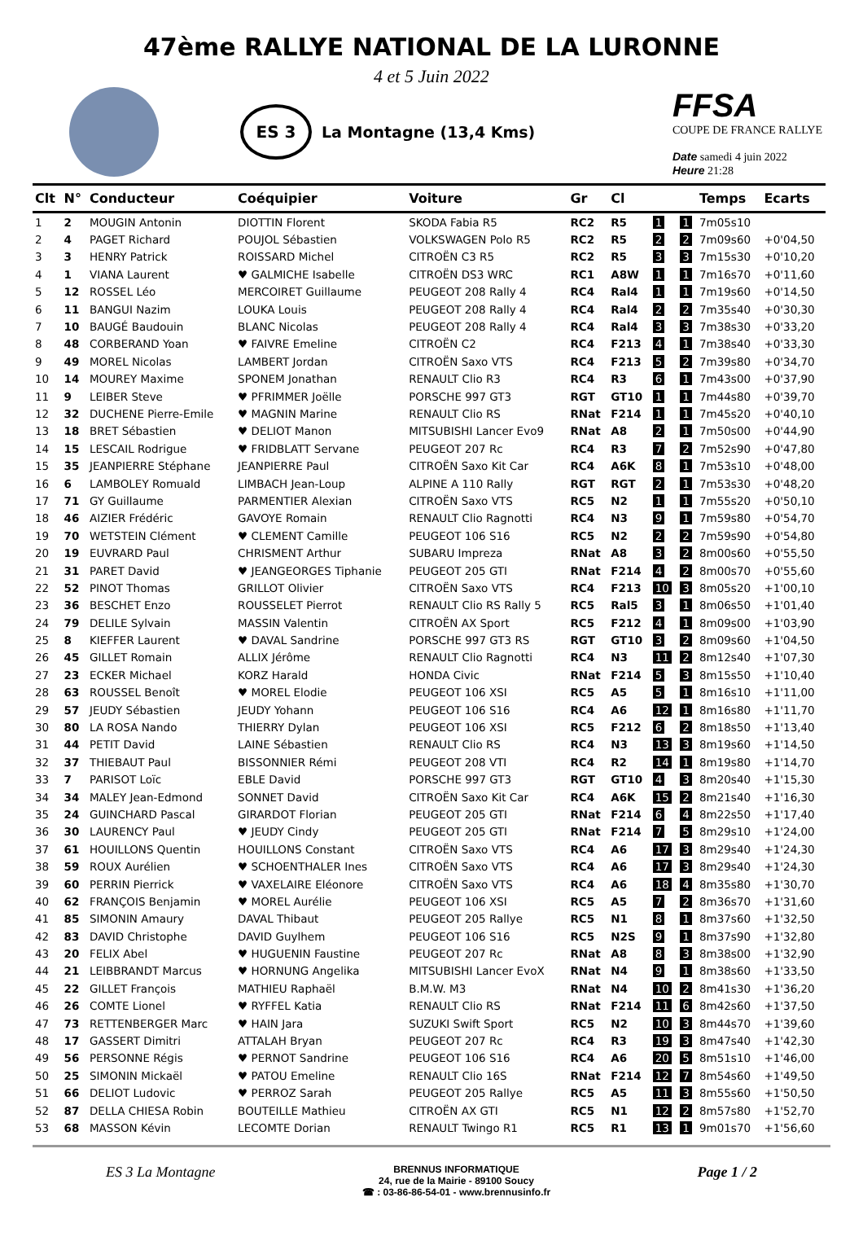47ème RALLYE NATIONAL DE LA LURONNE
4 et 5 Juin 2022
ES 3
La Montagne (13,4 Kms)
FFSA
COUPE DE FRANCE RALLYE
Date samedi 4 juin 2022
Heure 21:28
| Clt | N° | Conducteur | Coéquipier | Voiture | Gr | Cl | | | Temps | Ecarts |
| --- | --- | --- | --- | --- | --- | --- | --- | --- | --- | --- |
| 1 | 2 | MOUGIN Antonin | DIOTTIN Florent | SKODA Fabia R5 | RC2 | R5 | 1 | 1 | 7m05s10 | |
| 2 | 4 | PAGET Richard | POUJOL Sébastien | VOLKSWAGEN Polo R5 | RC2 | R5 | 2 | 2 | 7m09s60 | +0'04,50 |
| 3 | 3 | HENRY Patrick | ROISSARD Michel | CITROËN C3 R5 | RC2 | R5 | 3 | 3 | 7m15s30 | +0'10,20 |
| 4 | 1 | VIANA Laurent | ♥ GALMICHE Isabelle | CITROËN DS3 WRC | RC1 | A8W | 1 | 1 | 7m16s70 | +0'11,60 |
| 5 | 12 | ROSSEL Léo | MERCOIRET Guillaume | PEUGEOT 208 Rally 4 | RC4 | Ral4 | 1 | 1 | 7m19s60 | +0'14,50 |
| 6 | 11 | BANGUI Nazim | LOUKA Louis | PEUGEOT 208 Rally 4 | RC4 | Ral4 | 2 | 2 | 7m35s40 | +0'30,30 |
| 7 | 10 | BAUGÉ Baudouin | BLANC Nicolas | PEUGEOT 208 Rally 4 | RC4 | Ral4 | 3 | 3 | 7m38s30 | +0'33,20 |
| 8 | 48 | CORBERAND Yoan | ♥ FAIVRE Emeline | CITROËN C2 | RC4 | F213 | 4 | 1 | 7m38s40 | +0'33,30 |
| 9 | 49 | MOREL Nicolas | LAMBERT Jordan | CITROËN Saxo VTS | RC4 | F213 | 5 | 2 | 7m39s80 | +0'34,70 |
| 10 | 14 | MOUREY Maxime | SPONEM Jonathan | RENAULT Clio R3 | RC4 | R3 | 6 | 1 | 7m43s00 | +0'37,90 |
| 11 | 9 | LEIBER Steve | ♥ PFRIMMER Joëlle | PORSCHE 997 GT3 | RGT | GT10 | 1 | 1 | 7m44s80 | +0'39,70 |
| 12 | 32 | DUCHENE Pierre-Emile | ♥ MAGNIN Marine | RENAULT Clio RS | RNat | F214 | 1 | 1 | 7m45s20 | +0'40,10 |
| 13 | 18 | BRET Sébastien | ♥ DELIOT Manon | MITSUBISHI Lancer Evo9 | RNat | A8 | 2 | 1 | 7m50s00 | +0'44,90 |
| 14 | 15 | LESCAIL Rodrigue | ♥ FRIDBLATT Servane | PEUGEOT 207 Rc | RC4 | R3 | 7 | 2 | 7m52s90 | +0'47,80 |
| 15 | 35 | JEANPIERRE Stéphane | JEANPIERRE Paul | CITROËN Saxo Kit Car | RC4 | A6K | 8 | 1 | 7m53s10 | +0'48,00 |
| 16 | 6 | LAMBOLEY Romuald | LIMBACH Jean-Loup | ALPINE A 110 Rally | RGT | RGT | 2 | 1 | 7m53s30 | +0'48,20 |
| 17 | 71 | GY Guillaume | PARMENTIER Alexian | CITROËN Saxo VTS | RC5 | N2 | 1 | 1 | 7m55s20 | +0'50,10 |
| 18 | 46 | AIZIER Frédéric | GAVOYE Romain | RENAULT Clio Ragnotti | RC4 | N3 | 9 | 1 | 7m59s80 | +0'54,70 |
| 19 | 70 | WETSTEIN Clément | ♥ CLEMENT Camille | PEUGEOT 106 S16 | RC5 | N2 | 2 | 2 | 7m59s90 | +0'54,80 |
| 20 | 19 | EUVRARD Paul | CHRISMENT Arthur | SUBARU Impreza | RNat | A8 | 3 | 2 | 8m00s60 | +0'55,50 |
| 21 | 31 | PARET David | ♥ JEANGEORGES Tiphanie | PEUGEOT 205 GTI | RNat | F214 | 4 | 2 | 8m00s70 | +0'55,60 |
| 22 | 52 | PINOT Thomas | GRILLOT Olivier | CITROËN Saxo VTS | RC4 | F213 | 10 | 3 | 8m05s20 | +1'00,10 |
| 23 | 36 | BESCHET Enzo | ROUSSELET Pierrot | RENAULT Clio RS Rally 5 | RC5 | Ral5 | 3 | 1 | 8m06s50 | +1'01,40 |
| 24 | 79 | DELILE Sylvain | MASSIN Valentin | CITROËN AX Sport | RC5 | F212 | 4 | 1 | 8m09s00 | +1'03,90 |
| 25 | 8 | KIEFFER Laurent | ♥ DAVAL Sandrine | PORSCHE 997 GT3 RS | RGT | GT10 | 3 | 2 | 8m09s60 | +1'04,50 |
| 26 | 45 | GILLET Romain | ALLIX Jérôme | RENAULT Clio Ragnotti | RC4 | N3 | 11 | 2 | 8m12s40 | +1'07,30 |
| 27 | 23 | ECKER Michael | KORZ Harald | HONDA Civic | RNat | F214 | 5 | 3 | 8m15s50 | +1'10,40 |
| 28 | 63 | ROUSSEL Benoît | ♥ MOREL Elodie | PEUGEOT 106 XSI | RC5 | A5 | 5 | 1 | 8m16s10 | +1'11,00 |
| 29 | 57 | JEUDY Sébastien | JEUDY Yohann | PEUGEOT 106 S16 | RC4 | A6 | 12 | 1 | 8m16s80 | +1'11,70 |
| 30 | 80 | LA ROSA Nando | THIERRY Dylan | PEUGEOT 106 XSI | RC5 | F212 | 6 | 2 | 8m18s50 | +1'13,40 |
| 31 | 44 | PETIT David | LAINE Sébastien | RENAULT Clio RS | RC4 | N3 | 13 | 3 | 8m19s60 | +1'14,50 |
| 32 | 37 | THIEBAUT Paul | BISSONNIER Rémi | PEUGEOT 208 VTI | RC4 | R2 | 14 | 1 | 8m19s80 | +1'14,70 |
| 33 | 7 | PARISOT Loïc | EBLE David | PORSCHE 997 GT3 | RGT | GT10 | 4 | 3 | 8m20s40 | +1'15,30 |
| 34 | 34 | MALEY Jean-Edmond | SONNET David | CITROËN Saxo Kit Car | RC4 | A6K | 15 | 2 | 8m21s40 | +1'16,30 |
| 35 | 24 | GUINCHARD Pascal | GIRARDOT Florian | PEUGEOT 205 GTI | RNat | F214 | 6 | 4 | 8m22s50 | +1'17,40 |
| 36 | 30 | LAURENCY Paul | ♥ JEUDY Cindy | PEUGEOT 205 GTI | RNat | F214 | 7 | 5 | 8m29s10 | +1'24,00 |
| 37 | 61 | HOUILLONS Quentin | HOUILLONS Constant | CITROËN Saxo VTS | RC4 | A6 | 17 | 3 | 8m29s40 | +1'24,30 |
| 38 | 59 | ROUX Aurélien | ♥ SCHOENTHALER Ines | CITROËN Saxo VTS | RC4 | A6 | 17 | 3 | 8m29s40 | +1'24,30 |
| 39 | 60 | PERRIN Pierrick | ♥ VAXELAIRE Eléonore | CITROËN Saxo VTS | RC4 | A6 | 18 | 4 | 8m35s80 | +1'30,70 |
| 40 | 62 | FRANÇOIS Benjamin | ♥ MOREL Aurélie | PEUGEOT 106 XSI | RC5 | A5 | 7 | 2 | 8m36s70 | +1'31,60 |
| 41 | 85 | SIMONIN Amaury | DAVAL Thibaut | PEUGEOT 205 Rallye | RC5 | N1 | 8 | 1 | 8m37s60 | +1'32,50 |
| 42 | 83 | DAVID Christophe | DAVID Guylhem | PEUGEOT 106 S16 | RC5 | N2S | 9 | 1 | 8m37s90 | +1'32,80 |
| 43 | 20 | FELIX Abel | ♥ HUGUENIN Faustine | PEUGEOT 207 Rc | RNat | A8 | 8 | 3 | 8m38s00 | +1'32,90 |
| 44 | 21 | LEIBBRANDT Marcus | ♥ HORNUNG Angelika | MITSUBISHI Lancer EvoX | RNat | N4 | 9 | 1 | 8m38s60 | +1'33,50 |
| 45 | 22 | GILLET François | MATHIEU Raphaël | B.M.W. M3 | RNat | N4 | 10 | 2 | 8m41s30 | +1'36,20 |
| 46 | 26 | COMTE Lionel | ♥ RYFFEL Katia | RENAULT Clio RS | RNat | F214 | 11 | 6 | 8m42s60 | +1'37,50 |
| 47 | 73 | RETTENBERGER Marc | ♥ HAIN Jara | SUZUKI Swift Sport | RC5 | N2 | 10 | 3 | 8m44s70 | +1'39,60 |
| 48 | 17 | GASSERT Dimitri | ATTALAH Bryan | PEUGEOT 207 Rc | RC4 | R3 | 19 | 3 | 8m47s40 | +1'42,30 |
| 49 | 56 | PERSONNE Régis | ♥ PERNOT Sandrine | PEUGEOT 106 S16 | RC4 | A6 | 20 | 5 | 8m51s10 | +1'46,00 |
| 50 | 25 | SIMONIN Mickaël | ♥ PATOU Emeline | RENAULT Clio 16S | RNat | F214 | 12 | 7 | 8m54s60 | +1'49,50 |
| 51 | 66 | DELIOT Ludovic | ♥ PERROZ Sarah | PEUGEOT 205 Rallye | RC5 | A5 | 11 | 3 | 8m55s60 | +1'50,50 |
| 52 | 87 | DELLA CHIESA Robin | BOUTEILLE Mathieu | CITROËN AX GTI | RC5 | N1 | 12 | 2 | 8m57s80 | +1'52,70 |
| 53 | 68 | MASSON Kévin | LECOMTE Dorian | RENAULT Twingo R1 | RC5 | R1 | 13 | 1 | 9m01s70 | +1'56,60 |
ES 3 La Montagne
BRENNUS INFORMATIQUE
24, rue de la Mairie - 89100 Soucy
☎ : 03-86-86-54-01 - www.brennusinfo.fr
Page 1 / 2